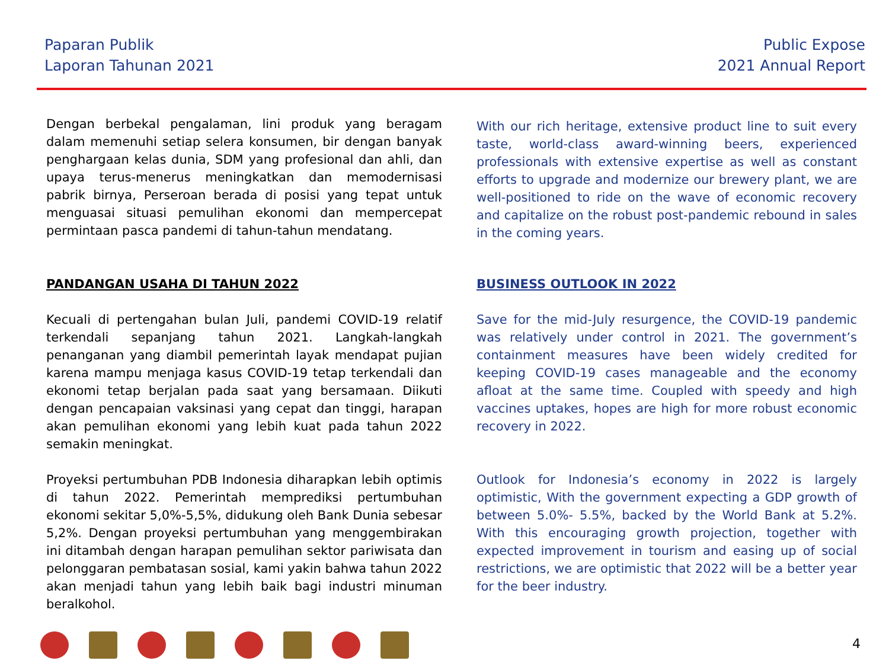Paparan Publik
Laporan Tahunan 2021
Public Expose
2021 Annual Report
Dengan berbekal pengalaman, lini produk yang beragam dalam memenuhi setiap selera konsumen, bir dengan banyak penghargaan kelas dunia, SDM yang profesional dan ahli, dan upaya terus-menerus meningkatkan dan memodernisasi pabrik birnya, Perseroan berada di posisi yang tepat untuk menguasai situasi pemulihan ekonomi dan mempercepat permintaan pasca pandemi di tahun-tahun mendatang.
PANDANGAN USAHA DI TAHUN 2022
Kecuali di pertengahan bulan Juli, pandemi COVID-19 relatif terkendali sepanjang tahun 2021. Langkah-langkah penanganan yang diambil pemerintah layak mendapat pujian karena mampu menjaga kasus COVID-19 tetap terkendali dan ekonomi tetap berjalan pada saat yang bersamaan. Diikuti dengan pencapaian vaksinasi yang cepat dan tinggi, harapan akan pemulihan ekonomi yang lebih kuat pada tahun 2022 semakin meningkat.
Proyeksi pertumbuhan PDB Indonesia diharapkan lebih optimis di tahun 2022. Pemerintah memprediksi pertumbuhan ekonomi sekitar 5,0%-5,5%, didukung oleh Bank Dunia sebesar 5,2%. Dengan proyeksi pertumbuhan yang menggembirakan ini ditambah dengan harapan pemulihan sektor pariwisata dan pelonggaran pembatasan sosial, kami yakin bahwa tahun 2022 akan menjadi tahun yang lebih baik bagi industri minuman beralkohol.
With our rich heritage, extensive product line to suit every taste, world-class award-winning beers, experienced professionals with extensive expertise as well as constant efforts to upgrade and modernize our brewery plant, we are well-positioned to ride on the wave of economic recovery and capitalize on the robust post-pandemic rebound in sales in the coming years.
BUSINESS OUTLOOK IN 2022
Save for the mid-July resurgence, the COVID-19 pandemic was relatively under control in 2021. The government’s containment measures have been widely credited for keeping COVID-19 cases manageable and the economy afloat at the same time. Coupled with speedy and high vaccines uptakes, hopes are high for more robust economic recovery in 2022.
Outlook for Indonesia’s economy in 2022 is largely optimistic, With the government expecting a GDP growth of between 5.0%- 5.5%, backed by the World Bank at 5.2%. With this encouraging growth projection, together with expected improvement in tourism and easing up of social restrictions, we are optimistic that 2022 will be a better year for the beer industry.
4